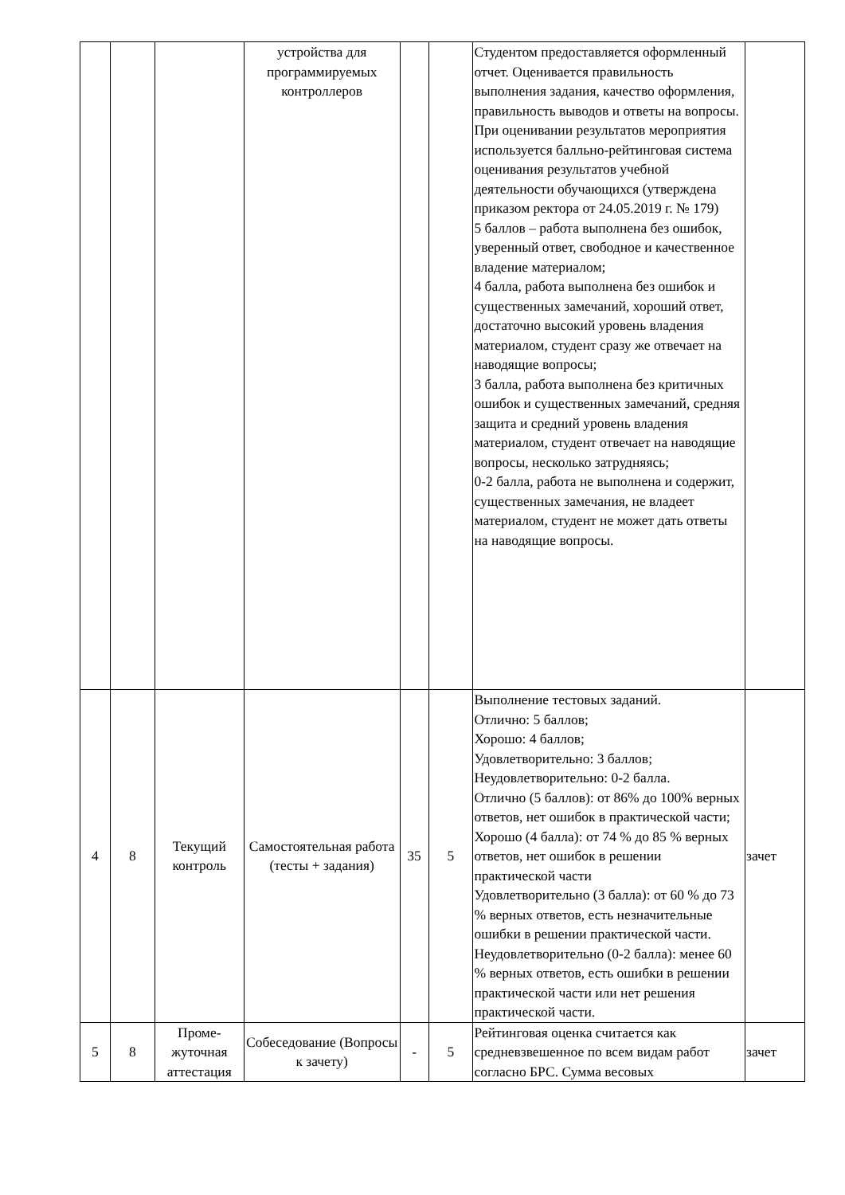| | | | устройства для программируемых контроллеров | | | Студентом предоставляется оформленный отчет. Оценивается правильность выполнения задания, качество оформления, правильность выводов и ответы на вопросы. При оценивании результатов мероприятия используется балльно-рейтинговая система оценивания результатов учебной деятельности обучающихся (утверждена приказом ректора от 24.05.2019 г. № 179) 5 баллов – работа выполнена без ошибок, уверенный ответ, свободное и качественное владение материалом; 4 балла, работа выполнена без ошибок и существенных замечаний, хороший ответ, достаточно высокий уровень владения материалом, студент сразу же отвечает на наводящие вопросы; 3 балла, работа выполнена без критичных ошибок и существенных замечаний, средняя защита и средний уровень владения материалом, студент отвечает на наводящие вопросы, несколько затрудняясь; 0-2 балла, работа не выполнена и содержит, существенных замечания, не владеет материалом, студент не может дать ответы на наводящие вопросы. | |
| 4 | 8 | Текущий контроль | Самостоятельная работа (тесты + задания) | 35 | 5 | Выполнение тестовых заданий. Отлично: 5 баллов; Хорошо: 4 баллов; Удовлетворительно: 3 баллов; Неудовлетворительно: 0-2 балла. Отлично (5 баллов): от 86% до 100% верных ответов, нет ошибок в практической части; Хорошо (4 балла): от 74 % до 85 % верных ответов, нет ошибок в решении практической части Удовлетворительно (3 балла): от 60 % до 73 % верных ответов, есть незначительные ошибки в решении практической части. Неудовлетворительно (0-2 балла): менее 60 % верных ответов, есть ошибки в решении практической части или нет решения практической части. | зачет |
| 5 | 8 | Проме- жуточная аттестация | Собеседование (Вопросы к зачету) | - | 5 | Рейтинговая оценка считается как средневзвешенное по всем видам работ согласно БРС. Сумма весовых | зачет |